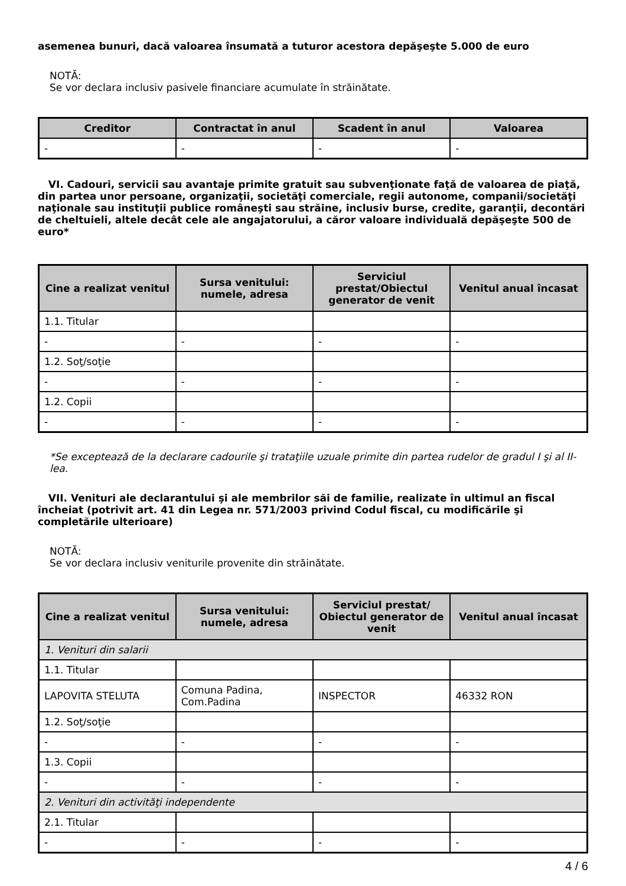asemenea bunuri, dacă valoarea însumată a tuturor acestora depăşeşte 5.000 de euro
NOTĂ:
Se vor declara inclusiv pasivele financiare acumulate în străinătate.
| Creditor | Contractat în anul | Scadent în anul | Valoarea |
| --- | --- | --- | --- |
| - | - | - | - |
VI. Cadouri, servicii sau avantaje primite gratuit sau subvenţionate faţă de valoarea de piaţă, din partea unor persoane, organizaţii, societăţi comerciale, regii autonome, companii/societăţi naţionale sau instituţii publice româneşti sau străine, inclusiv burse, credite, garanţii, decontări de cheltuieli, altele decât cele ale angajatorului, a căror valoare individuală depăşeşte 500 de euro*
| Cine a realizat venitul | Sursa venitului: numele, adresa | Serviciul prestat/Obiectul generator de venit | Venitul anual încasat |
| --- | --- | --- | --- |
| 1.1. Titular | | | |
| - | - | - | - |
| 1.2. Soţ/soţie | | | |
| - | - | - | - |
| 1.2. Copii | | | |
| - | - | - | - |
*Se exceptează de la declarare cadourile şi trataţiile uzuale primite din partea rudelor de gradul I şi al II-lea.
VII. Venituri ale declarantului şi ale membrilor săi de familie, realizate în ultimul an fiscal încheiat (potrivit art. 41 din Legea nr. 571/2003 privind Codul fiscal, cu modificările şi completările ulterioare)
NOTĂ:
Se vor declara inclusiv veniturile provenite din străinătate.
| Cine a realizat venitul | Sursa venitului: numele, adresa | Serviciul prestat/ Obiectul generator de venit | Venitul anual încasat |
| --- | --- | --- | --- |
| 1. Venituri din salarii | | | |
| 1.1. Titular | | | |
| LAPOVITA STELUTA | Comuna Padina, Com.Padina | INSPECTOR | 46332 RON |
| 1.2. Soţ/soţie | | | |
| - | - | - | - |
| 1.3. Copii | | | |
| - | - | - | - |
| 2. Venituri din activităţi independente | | | |
| 2.1. Titular | | | |
| - | - | - | - |
4 / 6